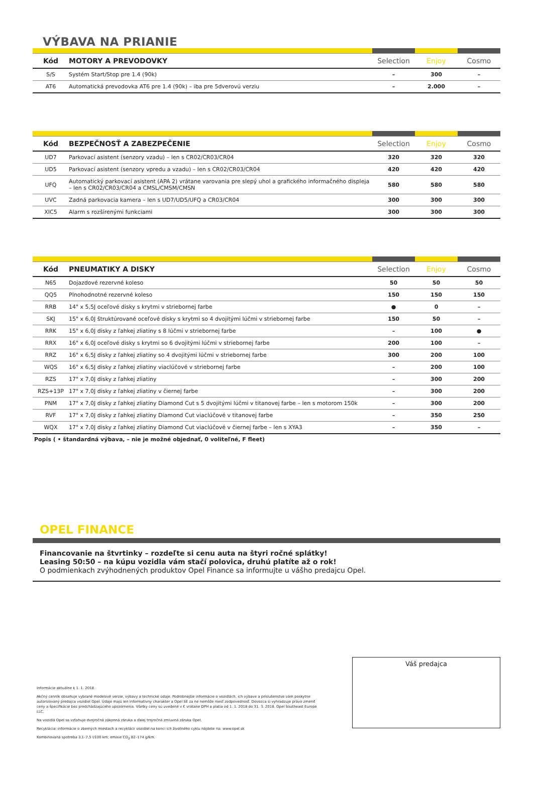VÝBAVA NA PRIANIE
| Kód | MOTORY A PREVODOVKY | Selection | Enjoy | Cosmo |
| --- | --- | --- | --- | --- |
| S/S | Systém Start/Stop pre 1.4 (90k) | – | 300 | – |
| AT6 | Automatická prevodovka AT6 pre 1.4 (90k) – iba pre 5dverovú verziu | – | 2.000 | – |
| Kód | BEZPEČNOSŤ A ZABEZPEČENIE | Selection | Enjoy | Cosmo |
| --- | --- | --- | --- | --- |
| UD7 | Parkovací asistent (senzory vzadu) – len s CR02/CR03/CR04 | 320 | 320 | 320 |
| UD5 | Parkovací asistent (senzory vpredu a vzadu) – len s CR02/CR03/CR04 | 420 | 420 | 420 |
| UFQ | Automatický parkovací asistent (APA 2) vrátane varovania pre slepý uhol a grafického informačného displeja – len s CR02/CR03/CR04 a CMSL/CMSM/CMSN | 580 | 580 | 580 |
| UVC | Zadná parkovacia kamera – len s UD7/UD5/UFQ a CR03/CR04 | 300 | 300 | 300 |
| XIC5 | Alarm s rozšírenými funkciami | 300 | 300 | 300 |
| Kód | PNEUMATIKY A DISKY | Selection | Enjoy | Cosmo |
| --- | --- | --- | --- | --- |
| N65 | Dojazdové rezervné koleso | 50 | 50 | 50 |
| QQ5 | Plnohodnotné rezervné koleso | 150 | 150 | 150 |
| RRB | 14" x 5,5J oceľové disky s krytmi v striebornej farbe | ● | 0 | – |
| SKJ | 15" x 6,0J štruktúrované oceľové disky s krytmi so 4 dvojitými lúčmi v striebornej farbe | 150 | 50 | – |
| RRK | 15" x 6,0J disky z ľahkej zliatiny s 8 lúčmi v striebornej farbe | – | 100 | ● |
| RRX | 16" x 6,0J oceľové disky s krytmi so 6 dvojitými lúčmi v striebornej farbe | 200 | 100 | – |
| RRZ | 16" x 6,5J disky z ľahkej zliatiny so 4 dvojitými lúčmi v striebornej farbe | 300 | 200 | 100 |
| WQS | 16" x 6,5J disky z ľahkej zliatiny viaclúčové v striebornej farbe | – | 200 | 100 |
| RZS | 17" x 7,0J disky z ľahkej zliatiny | – | 300 | 200 |
| RZS+13P | 17" x 7,0J disky z ľahkej zliatiny v čiernej farbe | – | 300 | 200 |
| PNM | 17" x 7,0J disky z ľahkej zliatiny Diamond Cut s 5 dvojitými lúčmi v titanovej farbe – len s motorom 150k | – | 300 | 200 |
| RVF | 17" x 7,0J disky z ľahkej zliatiny Diamond Cut viaclúčové v titanovej farbe | – | 350 | 250 |
| WQX | 17" x 7,0J disky z ľahkej zliatiny Diamond Cut viaclúčové v čiernej farbe – len s XYA3 | – | 350 | – |
Popis ( • štandardná výbava, – nie je možné objednať, 0 voliteľné, F fleet)
OPEL FINANCE
Financovanie na štvrtinky – rozdeľte si cenu auta na štyri ročné splátky!
Leasing 50:50 – na kúpu vozidla vám stačí polovica, druhú platíte až o rok!
O podmienkach zvýhodnených produktov Opel Finance sa informujte u vášho predajcu Opel.
Informácie aktuálne k 1. 1. 2018.
Akčný cenník obsahuje vybrané modelové verzie, výbavy a technické údaje. Podrobnejšie informácie o vozidlách, ich výbave a príslušenstve vám poskytne autorizovaný predajca vozidiel Opel. Údaje majú len informatívny charakter a Opel SE za ne nemôže niesť zodpovednosť. Dovozca si vyhradzuje právo zmeniť ceny a špecifikácie bez predchádzajúceho upozornenia. Všetky ceny sú uvedené v € vrátane DPH a platia od 1. 1. 2018 do 31. 3. 2018. Opel Southeast Europe LLC.
Na vozidlá Opel sa vzťahuje dvojročná zákonná záruka a ďalej trojročná zmluvná záruka Opel.
Recyklácia: informácie o zberných miestach a recyklácii vozidiel na konci ich životného cyklu nájdete na: www.opel.sk
Kombinovaná spotreba 3,1–7,5 l/100 km; emisie CO<sub>2</sub> 82–174 g/km.
Váš predajca